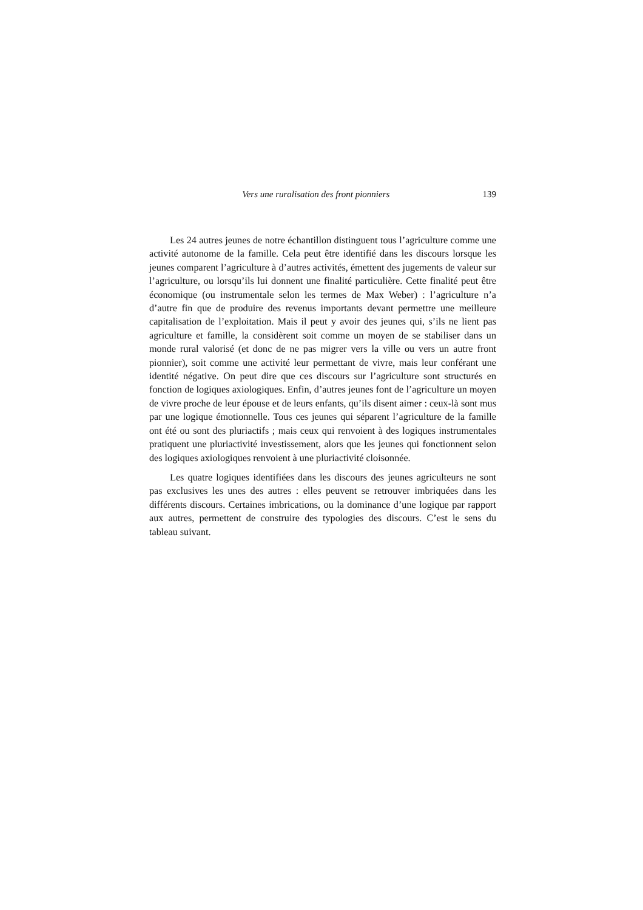Vers une ruralisation des front pionniers 139
Les 24 autres jeunes de notre échantillon distinguent tous l’agriculture comme une activité autonome de la famille. Cela peut être identifié dans les discours lorsque les jeunes comparent l’agriculture à d’autres activités, émettent des jugements de valeur sur l’agriculture, ou lorsqu’ils lui donnent une finalité particulière. Cette finalité peut être économique (ou instrumentale selon les termes de Max Weber) : l’agriculture n’a d’autre fin que de produire des revenus importants devant permettre une meilleure capitalisation de l’exploitation. Mais il peut y avoir des jeunes qui, s’ils ne lient pas agriculture et famille, la considèrent soit comme un moyen de se stabiliser dans un monde rural valorisé (et donc de ne pas migrer vers la ville ou vers un autre front pionnier), soit comme une activité leur permettant de vivre, mais leur conférant une identité négative. On peut dire que ces discours sur l’agriculture sont structurés en fonction de logiques axiologiques. Enfin, d’autres jeunes font de l’agriculture un moyen de vivre proche de leur épouse et de leurs enfants, qu’ils disent aimer : ceux-là sont mus par une logique émotionnelle. Tous ces jeunes qui séparent l’agriculture de la famille ont été ou sont des pluriactifs ; mais ceux qui renvoient à des logiques instrumentales pratiquent une pluriactivité investissement, alors que les jeunes qui fonctionnent selon des logiques axiologiques renvoient à une pluriactivité cloisonnée.
Les quatre logiques identifiées dans les discours des jeunes agriculteurs ne sont pas exclusives les unes des autres : elles peuvent se retrouver imbriquées dans les différents discours. Certaines imbrications, ou la dominance d’une logique par rapport aux autres, permettent de construire des typologies des discours. C’est le sens du tableau suivant.